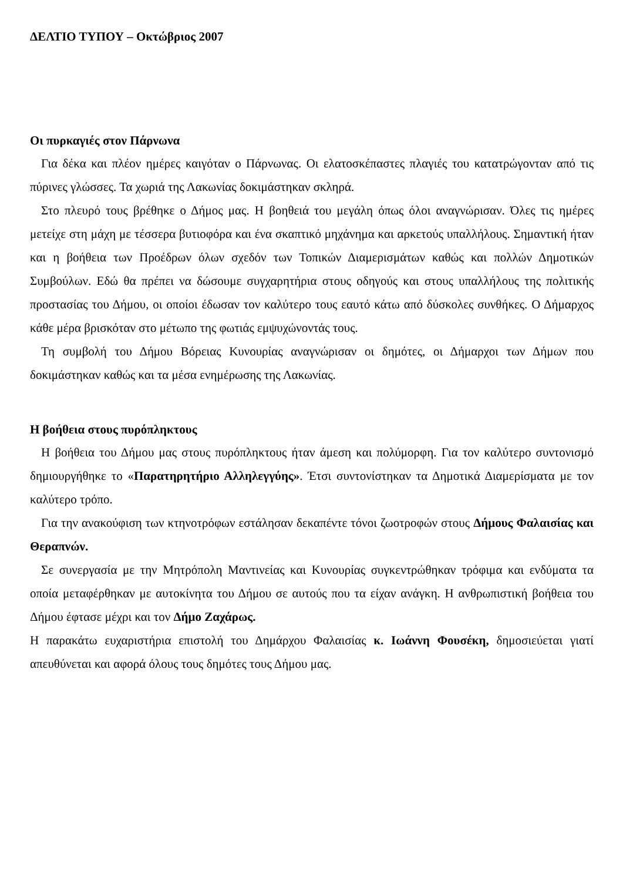ΔΕΛΤΙΟ ΤΥΠΟΥ – Οκτώβριος 2007
Οι πυρκαγιές στον Πάρνωνα
Για δέκα και πλέον ημέρες καιγόταν ο Πάρνωνας. Οι ελατοσκέπαστες πλαγιές του κατατρώγονταν από τις πύρινες γλώσσες. Τα χωριά της Λακωνίας δοκιμάστηκαν σκληρά.
Στο πλευρό τους βρέθηκε ο Δήμος μας. Η βοηθειά του μεγάλη όπως όλοι αναγνώρισαν. Όλες τις ημέρες μετείχε στη μάχη με τέσσερα βυτιοφόρα και ένα σκαπτικό μηχάνημα και αρκετούς υπαλλήλους. Σημαντική ήταν και η βοήθεια των Προέδρων όλων σχεδόν των Τοπικών Διαμερισμάτων καθώς και πολλών Δημοτικών Συμβούλων. Εδώ θα πρέπει να δώσουμε συγχαρητήρια στους οδηγούς και στους υπαλλήλους της πολιτικής προστασίας του Δήμου, οι οποίοι έδωσαν τον καλύτερο τους εαυτό κάτω από δύσκολες συνθήκες. Ο Δήμαρχος κάθε μέρα βρισκόταν στο μέτωπο της φωτιάς εμψυχώνοντάς τους.
Τη συμβολή του Δήμου Βόρειας Κυνουρίας αναγνώρισαν οι δημότες, οι Δήμαρχοι των Δήμων που δοκιμάστηκαν καθώς και τα μέσα ενημέρωσης της Λακωνίας.
Η βοήθεια στους πυρόπληκτους
Η βοήθεια του Δήμου μας στους πυρόπληκτους ήταν άμεση και πολύμορφη. Για τον καλύτερο συντονισμό δημιουργήθηκε το «Παρατηρητήριο Αλληλεγγύης». Έτσι συντονίστηκαν τα Δημοτικά Διαμερίσματα με τον καλύτερο τρόπο.
Για την ανακούφιση των κτηνοτρόφων εστάλησαν δεκαπέντε τόνοι ζωοτροφών στους Δήμους Φαλαισίας και Θεραπνών.
Σε συνεργασία με την Μητρόπολη Μαντινείας και Κυνουρίας συγκεντρώθηκαν τρόφιμα και ενδύματα τα οποία μεταφέρθηκαν με αυτοκίνητα του Δήμου σε αυτούς που τα είχαν ανάγκη. Η ανθρωπιστική βοήθεια του Δήμου έφτασε μέχρι και τον Δήμο Ζαχάρως.
Η παρακάτω ευχαριστήρια επιστολή του Δημάρχου Φαλαισίας κ. Ιωάννη Φουσέκη, δημοσιεύεται γιατί απευθύνεται και αφορά όλους τους δημότες τους Δήμου μας.